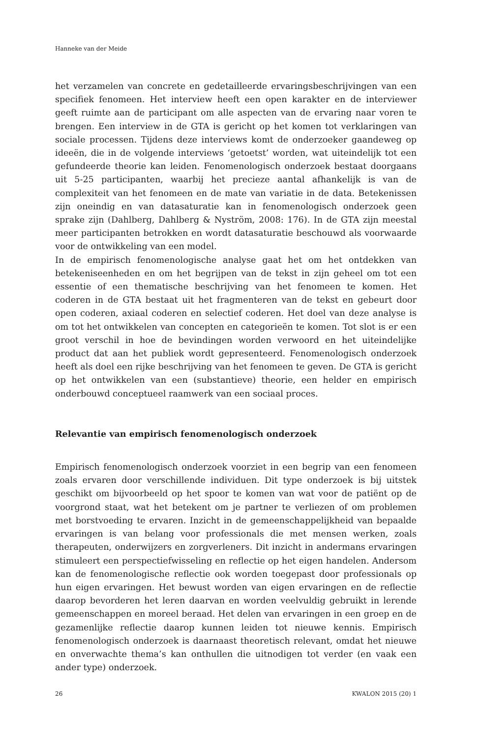Hanneke van der Meide
het verzamelen van concrete en gedetailleerde ervaringsbeschrijvingen van een specifiek fenomeen. Het interview heeft een open karakter en de interviewer geeft ruimte aan de participant om alle aspecten van de ervaring naar voren te brengen. Een interview in de GTA is gericht op het komen tot verklaringen van sociale processen. Tijdens deze interviews komt de onderzoeker gaandeweg op ideeën, die in de volgende interviews ‘getoetst’ worden, wat uiteindelijk tot een gefundeerde theorie kan leiden. Fenomenologisch onderzoek bestaat doorgaans uit 5-25 participanten, waarbij het precieze aantal afhankelijk is van de complexiteit van het fenomeen en de mate van variatie in de data. Betekenissen zijn oneindig en van datasaturatie kan in fenomenologisch onderzoek geen sprake zijn (Dahlberg, Dahlberg & Nyström, 2008: 176). In de GTA zijn meestal meer participanten betrokken en wordt datasaturatie beschouwd als voorwaarde voor de ontwikkeling van een model.
In de empirisch fenomenologische analyse gaat het om het ontdekken van betekeniseenheden en om het begrijpen van de tekst in zijn geheel om tot een essentie of een thematische beschrijving van het fenomeen te komen. Het coderen in de GTA bestaat uit het fragmenteren van de tekst en gebeurt door open coderen, axiaal coderen en selectief coderen. Het doel van deze analyse is om tot het ontwikkelen van concepten en categorieën te komen. Tot slot is er een groot verschil in hoe de bevindingen worden verwoord en het uiteindelijke product dat aan het publiek wordt gepresenteerd. Fenomenologisch onderzoek heeft als doel een rijke beschrijving van het fenomeen te geven. De GTA is gericht op het ontwikkelen van een (substantieve) theorie, een helder en empirisch onderbouwd conceptueel raamwerk van een sociaal proces.
Relevantie van empirisch fenomenologisch onderzoek
Empirisch fenomenologisch onderzoek voorziet in een begrip van een fenomeen zoals ervaren door verschillende individuen. Dit type onderzoek is bij uitstek geschikt om bijvoorbeeld op het spoor te komen van wat voor de patiënt op de voorgrond staat, wat het betekent om je partner te verliezen of om problemen met borstvoeding te ervaren. Inzicht in de gemeenschappelijkheid van bepaalde ervaringen is van belang voor professionals die met mensen werken, zoals therapeuten, onderwijzers en zorgverleners. Dit inzicht in andermans ervaringen stimuleert een perspectiefwisseling en reflectie op het eigen handelen. Andersom kan de fenomenologische reflectie ook worden toegepast door professionals op hun eigen ervaringen. Het bewust worden van eigen ervaringen en de reflectie daarop bevorderen het leren daarvan en worden veelvuldig gebruikt in lerende gemeenschappen en moreel beraad. Het delen van ervaringen in een groep en de gezamenlijke reflectie daarop kunnen leiden tot nieuwe kennis. Empirisch fenomenologisch onderzoek is daarnaast theoretisch relevant, omdat het nieuwe en onverwachte thema’s kan onthullen die uitnodigen tot verder (en vaak een ander type) onderzoek.
26 KWALON 2015 (20) 1